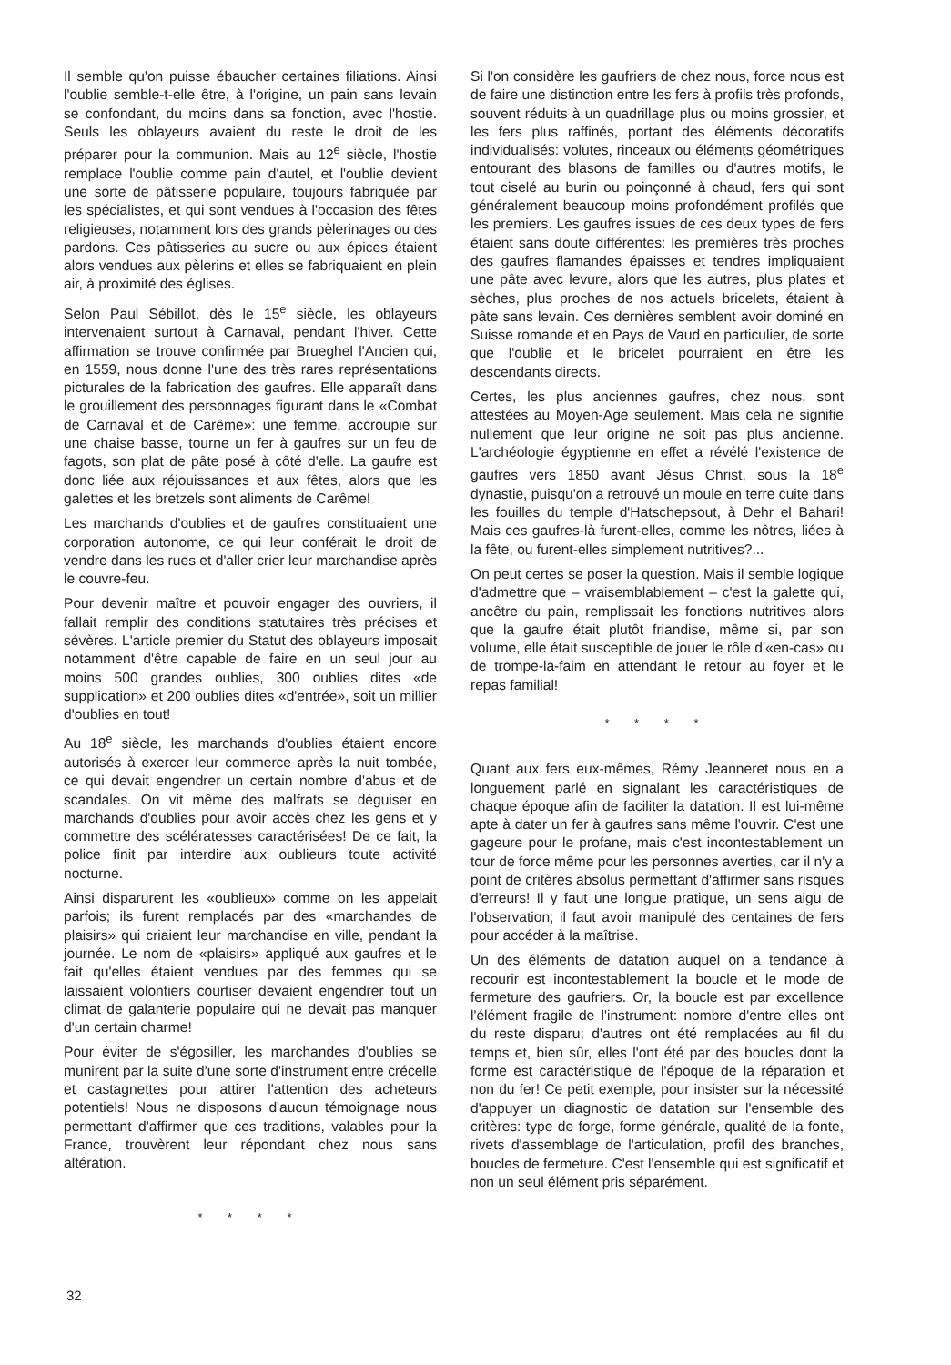Il semble qu'on puisse ébaucher certaines filiations. Ainsi l'oublie semble-t-elle être, à l'origine, un pain sans levain se confondant, du moins dans sa fonction, avec l'hostie. Seuls les oblayeurs avaient du reste le droit de les préparer pour la communion. Mais au 12<sup>e</sup> siècle, l'hostie remplace l'oublie comme pain d'autel, et l'oublie devient une sorte de pâtisserie populaire, toujours fabriquée par les spécialistes, et qui sont vendues à l'occasion des fêtes religieuses, notamment lors des grands pèlerinages ou des pardons. Ces pâtisseries au sucre ou aux épices étaient alors vendues aux pèlerins et elles se fabriquaient en plein air, à proximité des églises.
Selon Paul Sébillot, dès le 15<sup>e</sup> siècle, les oblayeurs intervenaient surtout à Carnaval, pendant l'hiver. Cette affirmation se trouve confirmée par Brueghel l'Ancien qui, en 1559, nous donne l'une des très rares représentations picturales de la fabrication des gaufres. Elle apparaît dans le grouillement des personnages figurant dans le «Combat de Carnaval et de Carême»: une femme, accroupie sur une chaise basse, tourne un fer à gaufres sur un feu de fagots, son plat de pâte posé à côté d'elle. La gaufre est donc liée aux réjouissances et aux fêtes, alors que les galettes et les bretzels sont aliments de Carême!
Les marchands d'oublies et de gaufres constituaient une corporation autonome, ce qui leur conférait le droit de vendre dans les rues et d'aller crier leur marchandise après le couvre-feu.
Pour devenir maître et pouvoir engager des ouvriers, il fallait remplir des conditions statutaires très précises et sévères. L'article premier du Statut des oblayeurs imposait notamment d'être capable de faire en un seul jour au moins 500 grandes oublies, 300 oublies dites «de supplication» et 200 oublies dites «d'entrée», soit un millier d'oublies en tout!
Au 18<sup>e</sup> siècle, les marchands d'oublies étaient encore autorisés à exercer leur commerce après la nuit tombée, ce qui devait engendrer un certain nombre d'abus et de scandales. On vit même des malfrats se déguiser en marchands d'oublies pour avoir accès chez les gens et y commettre des scélératesses caractérisées! De ce fait, la police finit par interdire aux oublieurs toute activité nocturne.
Ainsi disparurent les «oublieux» comme on les appelait parfois; ils furent remplacés par des «marchandes de plaisirs» qui criaient leur marchandise en ville, pendant la journée. Le nom de «plaisirs» appliqué aux gaufres et le fait qu'elles étaient vendues par des femmes qui se laissaient volontiers courtiser devaient engendrer tout un climat de galanterie populaire qui ne devait pas manquer d'un certain charme!
Pour éviter de s'égosiller, les marchandes d'oublies se munirent par la suite d'une sorte d'instrument entre crécelle et castagnettes pour attirer l'attention des acheteurs potentiels! Nous ne disposons d'aucun témoignage nous permettant d'affirmer que ces traditions, valables pour la France, trouvèrent leur répondant chez nous sans altération.
* * * *
Si l'on considère les gaufriers de chez nous, force nous est de faire une distinction entre les fers à profils très profonds, souvent réduits à un quadrillage plus ou moins grossier, et les fers plus raffinés, portant des éléments décoratifs individualisés: volutes, rinceaux ou éléments géométriques entourant des blasons de familles ou d'autres motifs, le tout ciselé au burin ou poinçonné à chaud, fers qui sont généralement beaucoup moins profondément profilés que les premiers. Les gaufres issues de ces deux types de fers étaient sans doute différentes: les premières très proches des gaufres flamandes épaisses et tendres impliquaient une pâte avec levure, alors que les autres, plus plates et sèches, plus proches de nos actuels bricelets, étaient à pâte sans levain. Ces dernières semblent avoir dominé en Suisse romande et en Pays de Vaud en particulier, de sorte que l'oublie et le bricelet pourraient en être les descendants directs.
Certes, les plus anciennes gaufres, chez nous, sont attestées au Moyen-Age seulement. Mais cela ne signifie nullement que leur origine ne soit pas plus ancienne. L'archéologie égyptienne en effet a révélé l'existence de gaufres vers 1850 avant Jésus Christ, sous la 18<sup>e</sup> dynastie, puisqu'on a retrouvé un moule en terre cuite dans les fouilles du temple d'Hatschepsout, à Dehr el Bahari! Mais ces gaufres-là furent-elles, comme les nôtres, liées à la fête, ou furent-elles simplement nutritives?...
On peut certes se poser la question. Mais il semble logique d'admettre que – vraisemblablement – c'est la galette qui, ancêtre du pain, remplissait les fonctions nutritives alors que la gaufre était plutôt friandise, même si, par son volume, elle était susceptible de jouer le rôle d'«en-cas» ou de trompe-la-faim en attendant le retour au foyer et le repas familial!
* * * *
Quant aux fers eux-mêmes, Rémy Jeanneret nous en a longuement parlé en signalant les caractéristiques de chaque époque afin de faciliter la datation. Il est lui-même apte à dater un fer à gaufres sans même l'ouvrir. C'est une gageure pour le profane, mais c'est incontestablement un tour de force même pour les personnes averties, car il n'y a point de critères absolus permettant d'affirmer sans risques d'erreurs! Il y faut une longue pratique, un sens aigu de l'observation; il faut avoir manipulé des centaines de fers pour accéder à la maîtrise.
Un des éléments de datation auquel on a tendance à recourir est incontestablement la boucle et le mode de fermeture des gaufriers. Or, la boucle est par excellence l'élément fragile de l'instrument: nombre d'entre elles ont du reste disparu; d'autres ont été remplacées au fil du temps et, bien sûr, elles l'ont été par des boucles dont la forme est caractéristique de l'époque de la réparation et non du fer! Ce petit exemple, pour insister sur la nécessité d'appuyer un diagnostic de datation sur l'ensemble des critères: type de forge, forme générale, qualité de la fonte, rivets d'assemblage de l'articulation, profil des branches, boucles de fermeture. C'est l'ensemble qui est significatif et non un seul élément pris séparément.
32